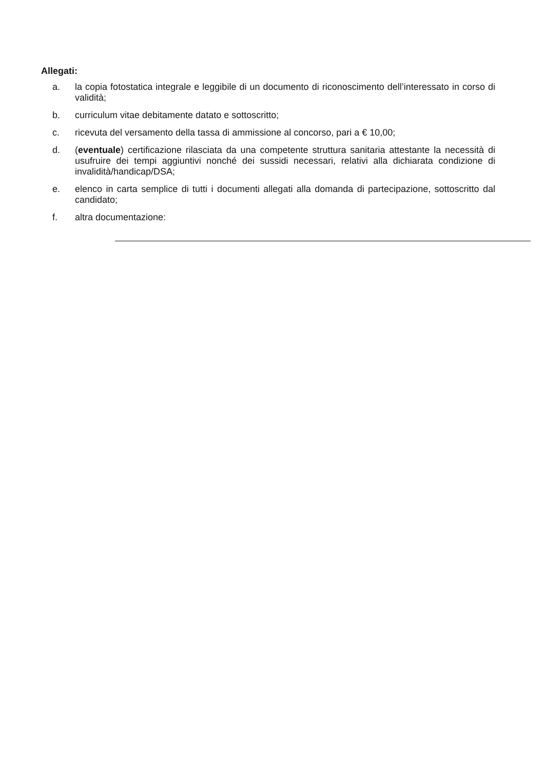Allegati:
a. la copia fotostatica integrale e leggibile di un documento di riconoscimento dell’interessato in corso di validità;
b. curriculum vitae debitamente datato e sottoscritto;
c. ricevuta del versamento della tassa di ammissione al concorso, pari a € 10,00;
d. (eventuale) certificazione rilasciata da una competente struttura sanitaria attestante la necessità di usufruire dei tempi aggiuntivi nonché dei sussidi necessari, relativi alla dichiarata condizione di invalidità/handicap/DSA;
e. elenco in carta semplice di tutti i documenti allegati alla domanda di partecipazione, sottoscritto dal candidato;
f. altra documentazione: